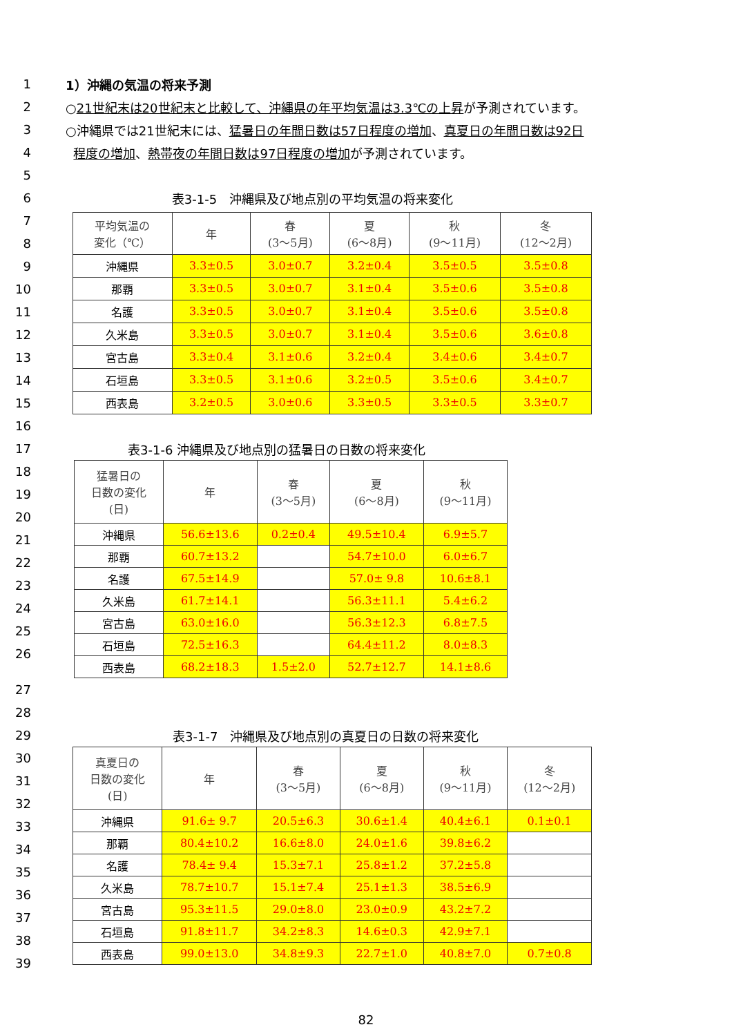1 1）沖縄の気温の将来予測
2 ○21世紀末は20世紀末と比較して、沖縄県の年平均気温は3.3℃の上昇が予測されています。
3 ○沖縄県では21世紀末には、猛暑日の年間日数は57日程度の増加、真夏日の年間日数は92日
4 程度の増加、熱帯夜の年間日数は97日程度の増加が予測されています。
5
6 表3-1-5　沖縄県及び地点別の平均気温の将来変化
7
8
9
10
11
12
13
14
15
| 平均気温の 変化（℃） | 年 | 春 (3～5月) | 夏 (6～8月) | 秋 (9～11月) | 冬 (12～2月) |
| --- | --- | --- | --- | --- | --- |
| 沖縄県 | 3.3±0.5 | 3.0±0.7 | 3.2±0.4 | 3.5±0.5 | 3.5±0.8 |
| 那覇 | 3.3±0.5 | 3.0±0.7 | 3.1±0.4 | 3.5±0.6 | 3.5±0.8 |
| 名護 | 3.3±0.5 | 3.0±0.7 | 3.1±0.4 | 3.5±0.6 | 3.5±0.8 |
| 久米島 | 3.3±0.5 | 3.0±0.7 | 3.1±0.4 | 3.5±0.6 | 3.6±0.8 |
| 宮古島 | 3.3±0.4 | 3.1±0.6 | 3.2±0.4 | 3.4±0.6 | 3.4±0.7 |
| 石垣島 | 3.3±0.5 | 3.1±0.6 | 3.2±0.5 | 3.5±0.6 | 3.4±0.7 |
| 西表島 | 3.2±0.5 | 3.0±0.6 | 3.3±0.5 | 3.3±0.5 | 3.3±0.7 |
16
17 表3-1-6 沖縄県及び地点別の猛暑日の日数の将来変化
18
19
20
21
22
23
24
25
26
| 猛暑日の 日数の変化 (日) | 年 | 春 (3～5月) | 夏 (6～8月) | 秋 (9～11月) |
| --- | --- | --- | --- | --- |
| 沖縄県 | 56.6±13.6 | 0.2±0.4 | 49.5±10.4 | 6.9±5.7 |
| 那覇 | 60.7±13.2 | | 54.7±10.0 | 6.0±6.7 |
| 名護 | 67.5±14.9 | | 57.0± 9.8 | 10.6±8.1 |
| 久米島 | 61.7±14.1 | | 56.3±11.1 | 5.4±6.2 |
| 宮古島 | 63.0±16.0 | | 56.3±12.3 | 6.8±7.5 |
| 石垣島 | 72.5±16.3 | | 64.4±11.2 | 8.0±8.3 |
| 西表島 | 68.2±18.3 | 1.5±2.0 | 52.7±12.7 | 14.1±8.6 |
27
28
29 表3-1-7　沖縄県及び地点別の真夏日の日数の将来変化
30
31
32
33
34
35
36
37
38
39
| 真夏日の 日数の変化 (日) | 年 | 春 (3～5月) | 夏 (6～8月) | 秋 (9～11月) | 冬 (12～2月) |
| --- | --- | --- | --- | --- | --- |
| 沖縄県 | 91.6± 9.7 | 20.5±6.3 | 30.6±1.4 | 40.4±6.1 | 0.1±0.1 |
| 那覇 | 80.4±10.2 | 16.6±8.0 | 24.0±1.6 | 39.8±6.2 | |
| 名護 | 78.4± 9.4 | 15.3±7.1 | 25.8±1.2 | 37.2±5.8 | |
| 久米島 | 78.7±10.7 | 15.1±7.4 | 25.1±1.3 | 38.5±6.9 | |
| 宮古島 | 95.3±11.5 | 29.0±8.0 | 23.0±0.9 | 43.2±7.2 | |
| 石垣島 | 91.8±11.7 | 34.2±8.3 | 14.6±0.3 | 42.9±7.1 | |
| 西表島 | 99.0±13.0 | 34.8±9.3 | 22.7±1.0 | 40.8±7.0 | 0.7±0.8 |
82